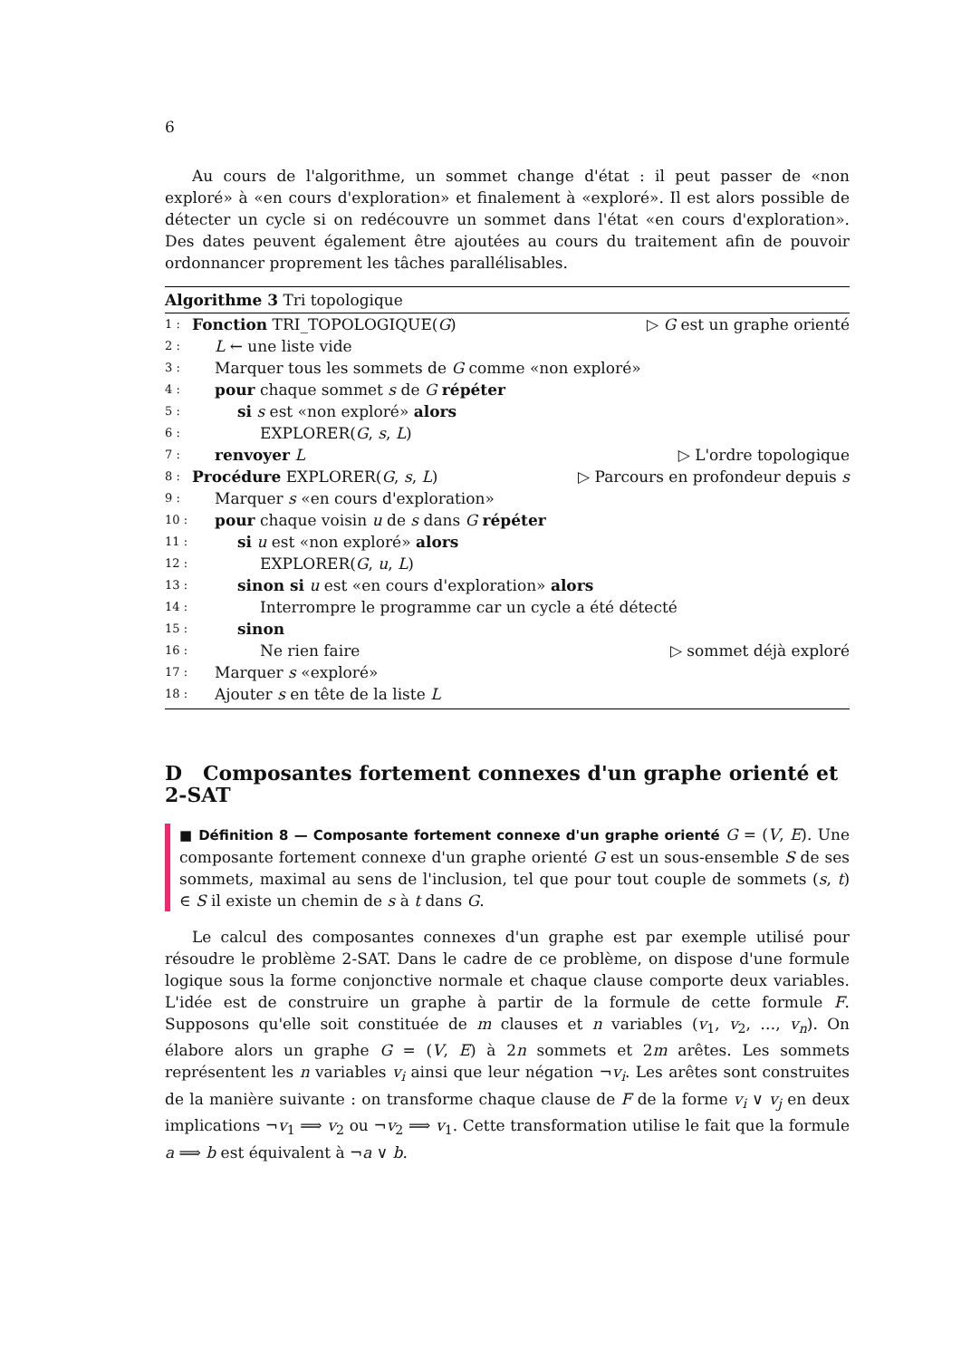6
Au cours de l'algorithme, un sommet change d'état : il peut passer de «non exploré» à «en cours d'exploration» et finalement à «exploré». Il est alors possible de détecter un cycle si on redécouvre un sommet dans l'état «en cours d'exploration». Des dates peuvent également être ajoutées au cours du traitement afin de pouvoir ordonnancer proprement les tâches parallélisables.
Algorithme 3 Tri topologique
1 : Fonction TRI_TOPOLOGIQUE(G) ▷ G est un graphe orienté
2 : L ← une liste vide
3 : Marquer tous les sommets de G comme «non exploré»
4 : pour chaque sommet s de G répéter
5 : si s est «non exploré» alors
6 : EXPLORER(G, s, L)
7 : renvoyer L ▷ L'ordre topologique
8 : Procédure EXPLORER(G, s, L) ▷ Parcours en profondeur depuis s
9 : Marquer s «en cours d'exploration»
10 : pour chaque voisin u de s dans G répéter
11 : si u est «non exploré» alors
12 : EXPLORER(G, u, L)
13 : sinon si u est «en cours d'exploration» alors
14 : Interrompre le programme car un cycle a été détecté
15 : sinon
16 : Ne rien faire ▷ sommet déjà exploré
17 : Marquer s «exploré»
18 : Ajouter s en tête de la liste L
D Composantes fortement connexes d'un graphe orienté et 2-SAT
■ Définition 8 — Composante fortement connexe d'un graphe orienté G = (V, E). Une composante fortement connexe d'un graphe orienté G est un sous-ensemble S de ses sommets, maximal au sens de l'inclusion, tel que pour tout couple de sommets (s, t) ∈ S il existe un chemin de s à t dans G.
Le calcul des composantes connexes d'un graphe est par exemple utilisé pour résoudre le problème 2-SAT. Dans le cadre de ce problème, on dispose d'une formule logique sous la forme conjonctive normale et chaque clause comporte deux variables. L'idée est de construire un graphe à partir de la formule de cette formule F. Supposons qu'elle soit constituée de m clauses et n variables (v<sub>1</sub>, v<sub>2</sub>, …, v<sub>n</sub>). On élabore alors un graphe G = (V, E) à 2n sommets et 2m arêtes. Les sommets représentent les n variables v<sub>i</sub> ainsi que leur négation ¬v<sub>i</sub>. Les arêtes sont construites de la manière suivante : on transforme chaque clause de F de la forme v<sub>i</sub> ∨ v<sub>j</sub> en deux implications ¬v<sub>1</sub> ⟹ v<sub>2</sub> ou ¬v<sub>2</sub> ⟹ v<sub>1</sub>. Cette transformation utilise le fait que la formule a ⟹ b est équivalent à ¬a ∨ b.